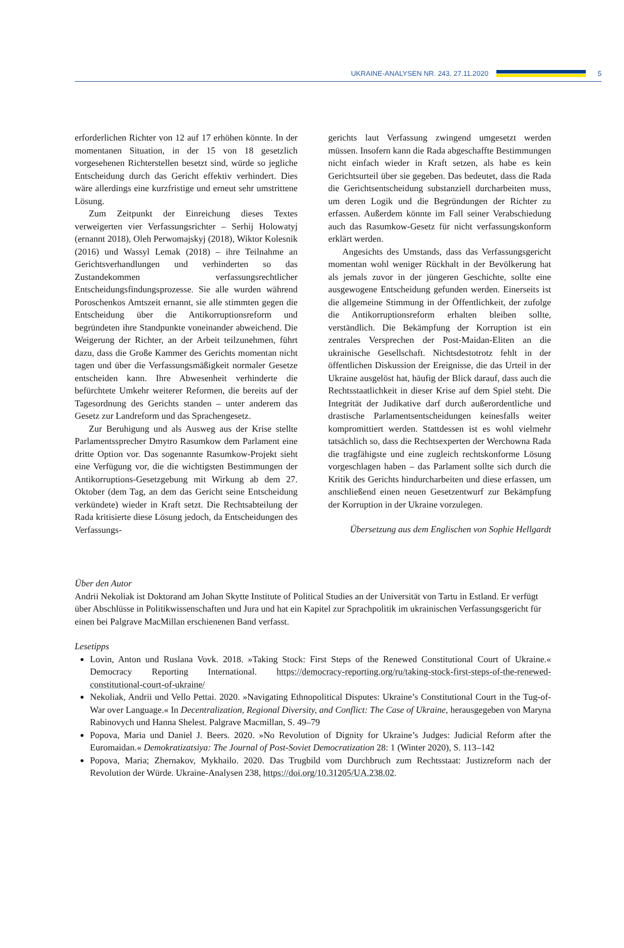UKRAINE-ANALYSEN NR. 243, 27.11.2020 5
erforderlichen Richter von 12 auf 17 erhöhen könnte. In der momentanen Situation, in der 15 von 18 gesetzlich vorgesehenen Richterstellen besetzt sind, würde so jegliche Entscheidung durch das Gericht effektiv verhindert. Dies wäre allerdings eine kurzfristige und erneut sehr umstrittene Lösung.
Zum Zeitpunkt der Einreichung dieses Textes verweigerten vier Verfassungsrichter – Serhij Holowatyj (ernannt 2018), Oleh Perwomajskyj (2018), Wiktor Kolesnik (2016) und Wassyl Lemak (2018) – ihre Teilnahme an Gerichtsverhandlungen und verhinderten so das Zustandekommen verfassungsrechtlicher Entscheidungsfindungsprozesse. Sie alle wurden während Poroschenkos Amtszeit ernannt, sie alle stimmten gegen die Entscheidung über die Antikorruptionsreform und begründeten ihre Standpunkte voneinander abweichend. Die Weigerung der Richter, an der Arbeit teilzunehmen, führt dazu, dass die Große Kammer des Gerichts momentan nicht tagen und über die Verfassungsmäßigkeit normaler Gesetze entscheiden kann. Ihre Abwesenheit verhinderte die befürchtete Umkehr weiterer Reformen, die bereits auf der Tagesordnung des Gerichts standen – unter anderem das Gesetz zur Landreform und das Sprachengesetz.
Zur Beruhigung und als Ausweg aus der Krise stellte Parlamentssprecher Dmytro Rasumkow dem Parlament eine dritte Option vor. Das sogenannte Rasumkow-Projekt sieht eine Verfügung vor, die die wichtigsten Bestimmungen der Antikorruptions-Gesetzgebung mit Wirkung ab dem 27. Oktober (dem Tag, an dem das Gericht seine Entscheidung verkündete) wieder in Kraft setzt. Die Rechtsabteilung der Rada kritisierte diese Lösung jedoch, da Entscheidungen des Verfassungs-
gerichts laut Verfassung zwingend umgesetzt werden müssen. Insofern kann die Rada abgeschaffte Bestimmungen nicht einfach wieder in Kraft setzen, als habe es kein Gerichtsurteil über sie gegeben. Das bedeutet, dass die Rada die Gerichtsentscheidung substanziell durcharbeiten muss, um deren Logik und die Begründungen der Richter zu erfassen. Außerdem könnte im Fall seiner Verabschiedung auch das Rasumkow-Gesetz für nicht verfassungskonform erklärt werden.
Angesichts des Umstands, dass das Verfassungsgericht momentan wohl weniger Rückhalt in der Bevölkerung hat als jemals zuvor in der jüngeren Geschichte, sollte eine ausgewogene Entscheidung gefunden werden. Einerseits ist die allgemeine Stimmung in der Öffentlichkeit, der zufolge die Antikorruptionsreform erhalten bleiben sollte, verständlich. Die Bekämpfung der Korruption ist ein zentrales Versprechen der Post-Maidan-Eliten an die ukrainische Gesellschaft. Nichtsdestotrotz fehlt in der öffentlichen Diskussion der Ereignisse, die das Urteil in der Ukraine ausgelöst hat, häufig der Blick darauf, dass auch die Rechtsstaatlichkeit in dieser Krise auf dem Spiel steht. Die Integrität der Judikative darf durch außerordentliche und drastische Parlamentsentscheidungen keinesfalls weiter kompromittiert werden. Stattdessen ist es wohl vielmehr tatsächlich so, dass die Rechtsexperten der Werchowna Rada die tragfähigste und eine zugleich rechtskonforme Lösung vorgeschlagen haben – das Parlament sollte sich durch die Kritik des Gerichts hindurcharbeiten und diese erfassen, um anschließend einen neuen Gesetzentwurf zur Bekämpfung der Korruption in der Ukraine vorzulegen.
Übersetzung aus dem Englischen von Sophie Hellgardt
Über den Autor
Andrii Nekoliak ist Doktorand am Johan Skytte Institute of Political Studies an der Universität von Tartu in Estland. Er verfügt über Abschlüsse in Politikwissenschaften und Jura und hat ein Kapitel zur Sprachpolitik im ukrainischen Verfassungsgericht für einen bei Palgrave MacMillan erschienenen Band verfasst.
Lesetipps
Lovin, Anton und Ruslana Vovk. 2018. »Taking Stock: First Steps of the Renewed Constitutional Court of Ukraine.« Democracy Reporting International. https://democracy-reporting.org/ru/taking-stock-first-steps-of-the-renewed-constitutional-court-of-ukraine/
Nekoliak, Andrii und Vello Pettai. 2020. »Navigating Ethnopolitical Disputes: Ukraine’s Constitutional Court in the Tug-of-War over Language.« In Decentralization, Regional Diversity, and Conflict: The Case of Ukraine, herausgegeben von Maryna Rabinovych und Hanna Shelest. Palgrave Macmillan, S. 49–79
Popova, Maria und Daniel J. Beers. 2020. »No Revolution of Dignity for Ukraine’s Judges: Judicial Reform after the Euromaidan.« Demokratizatsiya: The Journal of Post-Soviet Democratization 28: 1 (Winter 2020), S. 113–142
Popova, Maria; Zhernakov, Mykhailo. 2020. Das Trugbild vom Durchbruch zum Rechtsstaat: Justizreform nach der Revolution der Würde. Ukraine-Analysen 238, https://doi.org/10.31205/UA.238.02.